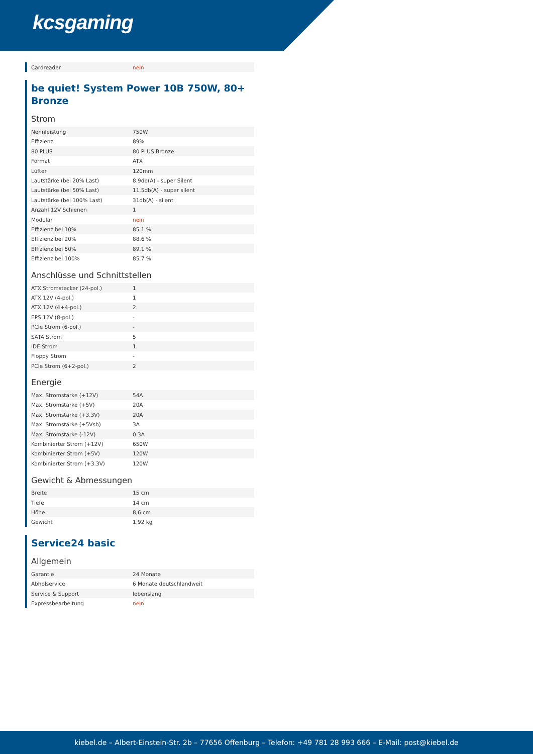kcsgaming
| Cardreader | nein |
be quiet! System Power 10B 750W, 80+ Bronze
Strom
| Nennleistung | 750W |
| Effizienz | 89% |
| 80 PLUS | 80 PLUS Bronze |
| Format | ATX |
| Lüfter | 120mm |
| Lautstärke (bei 20% Last) | 8.9db(A) - super Silent |
| Lautstärke (bei 50% Last) | 11.5db(A) - super silent |
| Lautstärke (bei 100% Last) | 31db(A) - silent |
| Anzahl 12V Schienen | 1 |
| Modular | nein |
| Effizienz bei 10% | 85.1 % |
| Effizienz bei 20% | 88.6 % |
| Effizienz bei 50% | 89.1 % |
| Effizienz bei 100% | 85.7 % |
Anschlüsse und Schnittstellen
| ATX Stromstecker (24-pol.) | 1 |
| ATX 12V (4-pol.) | 1 |
| ATX 12V (4+4-pol.) | 2 |
| EPS 12V (8-pol.) | - |
| PCIe Strom (6-pol.) | - |
| SATA Strom | 5 |
| IDE Strom | 1 |
| Floppy Strom | - |
| PCIe Strom (6+2-pol.) | 2 |
Energie
| Max. Stromstärke (+12V) | 54A |
| Max. Stromstärke (+5V) | 20A |
| Max. Stromstärke (+3.3V) | 20A |
| Max. Stromstärke (+5Vsb) | 3A |
| Max. Stromstärke (-12V) | 0.3A |
| Kombinierter Strom (+12V) | 650W |
| Kombinierter Strom (+5V) | 120W |
| Kombinierter Strom (+3.3V) | 120W |
Gewicht & Abmessungen
| Breite | 15 cm |
| Tiefe | 14 cm |
| Höhe | 8,6 cm |
| Gewicht | 1,92 kg |
Service24 basic
Allgemein
| Garantie | 24 Monate |
| Abholservice | 6 Monate deutschlandweit |
| Service & Support | lebenslang |
| Expressbearbeitung | nein |
kiebel.de – Albert-Einstein-Str. 2b – 77656 Offenburg – Telefon: +49 781 28 993 666 – E-Mail: post@kiebel.de